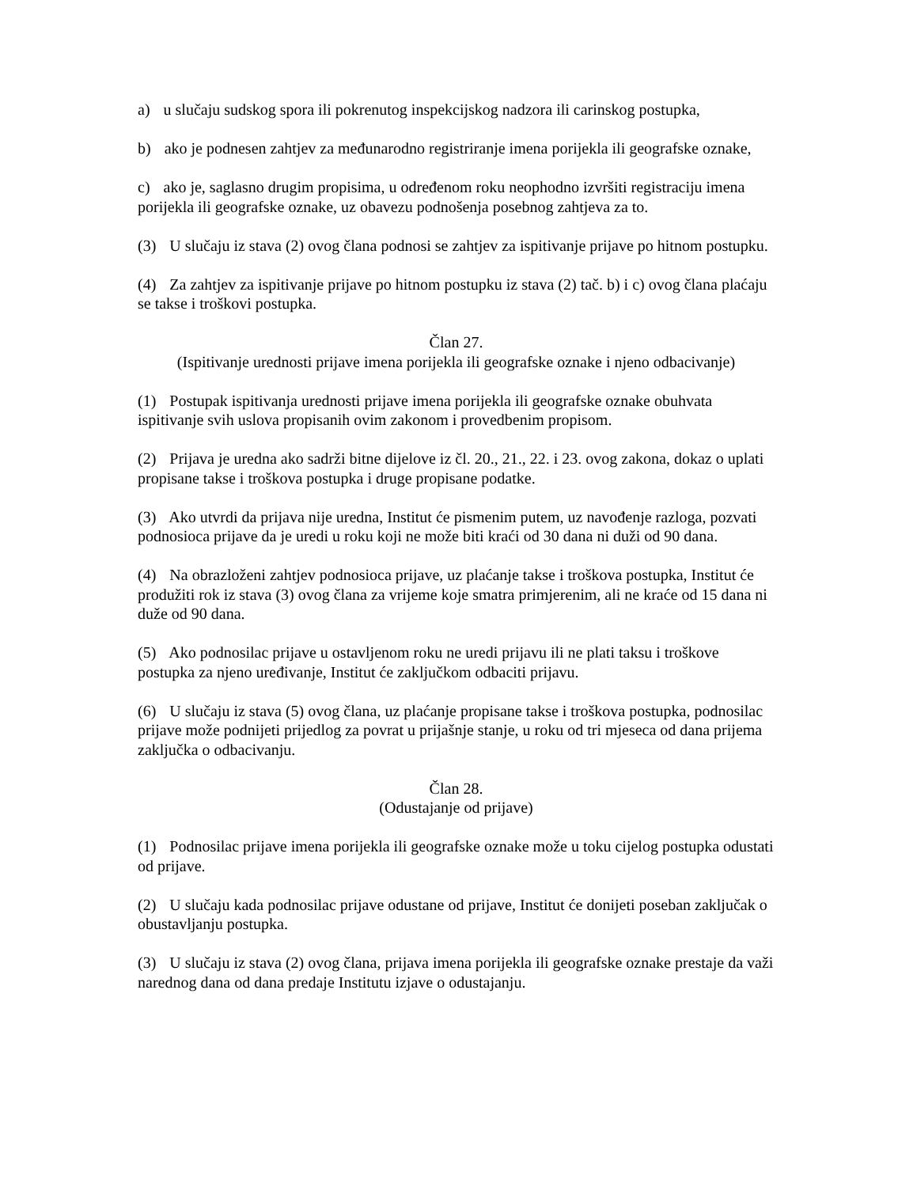a) u slučaju sudskog spora ili pokrenutog inspekcijskog nadzora ili carinskog postupka,
b) ako je podnesen zahtjev za međunarodno registriranje imena porijekla ili geografske oznake,
c) ako je, saglasno drugim propisima, u određenom roku neophodno izvršiti registraciju imena porijekla ili geografske oznake, uz obavezu podnošenja posebnog zahtjeva za to.
(3) U slučaju iz stava (2) ovog člana podnosi se zahtjev za ispitivanje prijave po hitnom postupku.
(4) Za zahtjev za ispitivanje prijave po hitnom postupku iz stava (2) tač. b) i c) ovog člana plaćaju se takse i troškovi postupka.
Član 27.
(Ispitivanje urednosti prijave imena porijekla ili geografske oznake i njeno odbacivanje)
(1) Postupak ispitivanja urednosti prijave imena porijekla ili geografske oznake obuhvata ispitivanje svih uslova propisanih ovim zakonom i provedbenim propisom.
(2) Prijava je uredna ako sadrži bitne dijelove iz čl. 20., 21., 22. i 23. ovog zakona, dokaz o uplati propisane takse i troškova postupka i druge propisane podatke.
(3) Ako utvrdi da prijava nije uredna, Institut će pismenim putem, uz navođenje razloga, pozvati podnosioca prijave da je uredi u roku koji ne može biti kraći od 30 dana ni duži od 90 dana.
(4) Na obrazloženi zahtjev podnosioca prijave, uz plaćanje takse i troškova postupka, Institut će produžiti rok iz stava (3) ovog člana za vrijeme koje smatra primjerenim, ali ne kraće od 15 dana ni duže od 90 dana.
(5) Ako podnosilac prijave u ostavljenom roku ne uredi prijavu ili ne plati taksu i troškove postupka za njeno uređivanje, Institut će zaključkom odbaciti prijavu.
(6) U slučaju iz stava (5) ovog člana, uz plaćanje propisane takse i troškova postupka, podnosilac prijave može podnijeti prijedlog za povrat u prijašnje stanje, u roku od tri mjeseca od dana prijema zaključka o odbacivanju.
Član 28.
(Odustajanje od prijave)
(1) Podnosilac prijave imena porijekla ili geografske oznake može u toku cijelog postupka odustati od prijave.
(2) U slučaju kada podnosilac prijave odustane od prijave, Institut će donijeti poseban zaključak o obustavljanju postupka.
(3) U slučaju iz stava (2) ovog člana, prijava imena porijekla ili geografske oznake prestaje da važi narednog dana od dana predaje Institutu izjave o odustajanju.